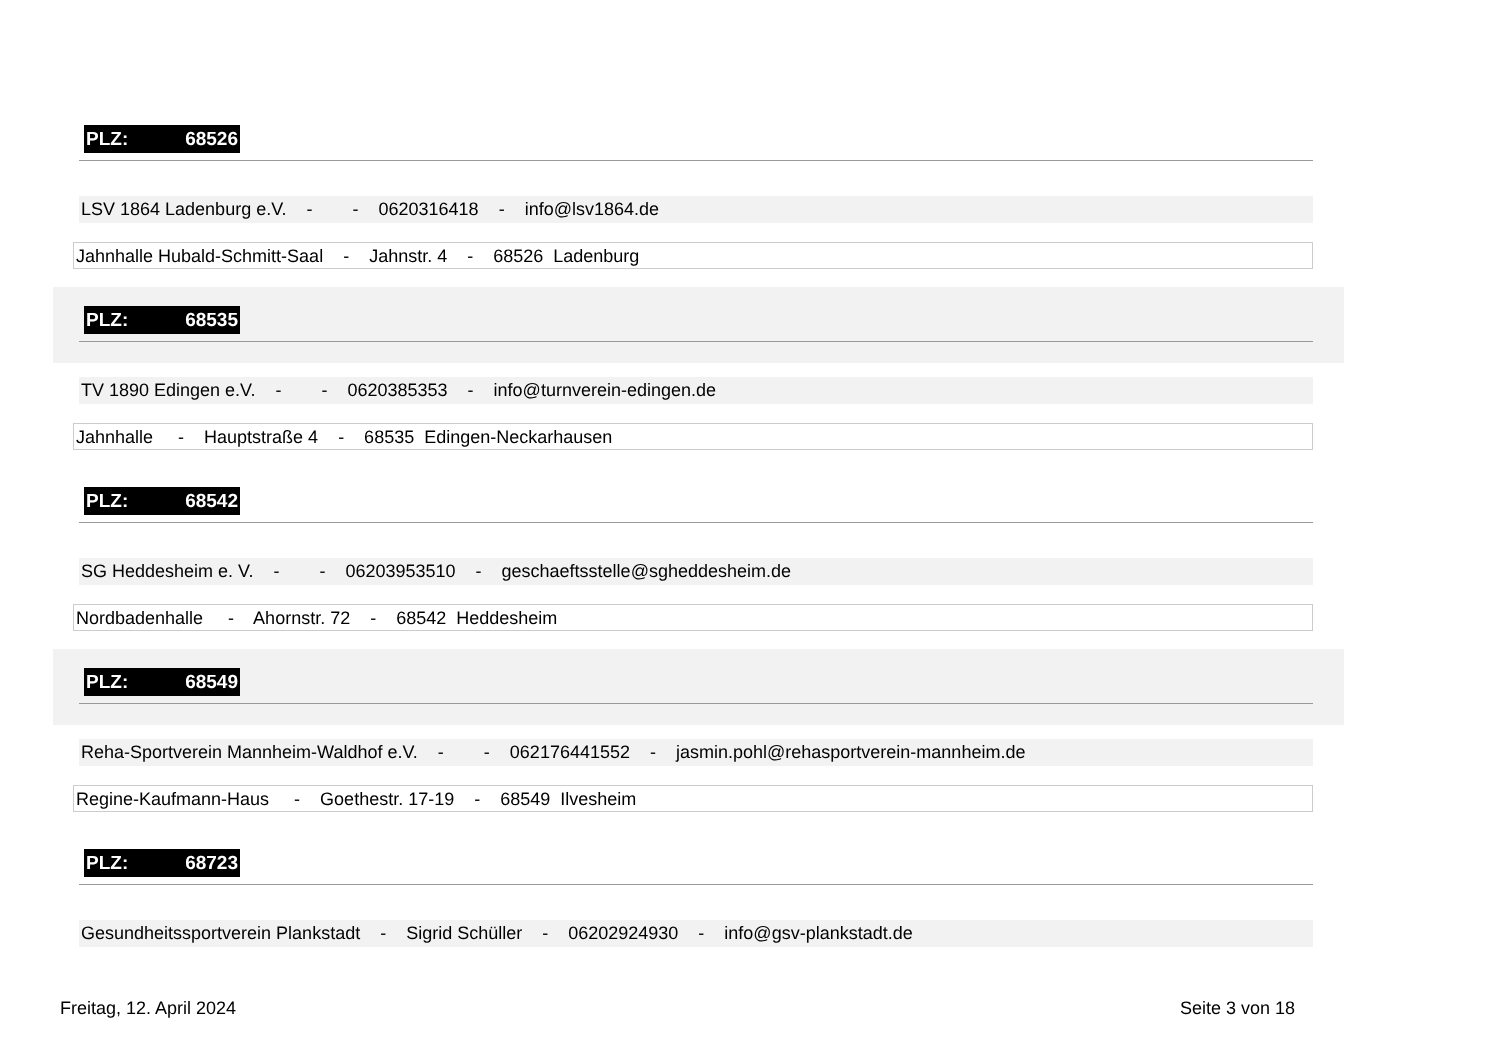PLZ: 68526
LSV 1864 Ladenburg e.V. - - 0620316418 - info@lsv1864.de
Jahnhalle Hubald-Schmitt-Saal - Jahnstr. 4 - 68526 Ladenburg
PLZ: 68535
TV 1890 Edingen e.V. - - 0620385353 - info@turnverein-edingen.de
Jahnhalle - Hauptstraße 4 - 68535 Edingen-Neckarhausen
PLZ: 68542
SG Heddesheim e. V. - - 06203953510 - geschaeftsstelle@sgheddesheim.de
Nordbadenhalle - Ahornstr. 72 - 68542 Heddesheim
PLZ: 68549
Reha-Sportverein Mannheim-Waldhof e.V. - - 062176441552 - jasmin.pohl@rehasportverein-mannheim.de
Regine-Kaufmann-Haus - Goethestr. 17-19 - 68549 Ilvesheim
PLZ: 68723
Gesundheitssportverein Plankstadt - Sigrid Schüller - 06202924930 - info@gsv-plankstadt.de
Freitag, 12. April 2024 Seite 3 von 18